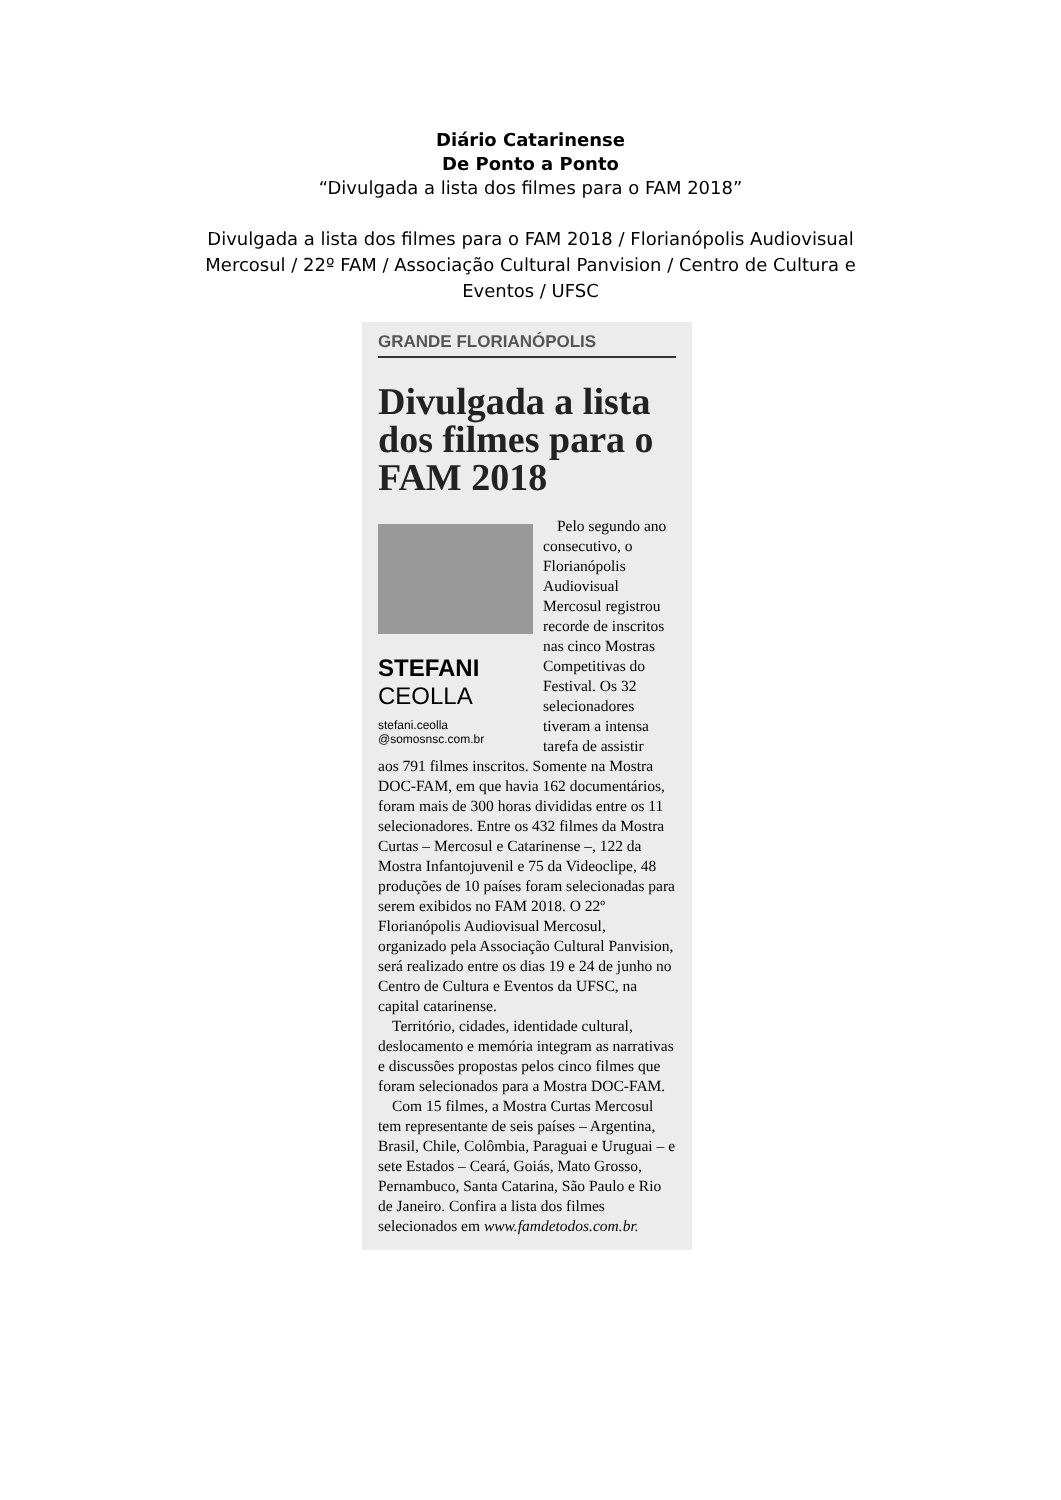Diário Catarinense
De Ponto a Ponto
“Divulgada a lista dos filmes para o FAM 2018”
Divulgada a lista dos filmes para o FAM 2018 / Florianópolis Audiovisual Mercosul / 22º FAM / Associação Cultural Panvision / Centro de Cultura e Eventos / UFSC
GRANDE FLORIANÓPOLIS
Divulgada a lista dos filmes para o FAM 2018
STEFANI
CEOLLA
stefani.ceolla
@somosnsc.com.br
Pelo segundo ano consecutivo, o Florianópolis Audiovisual Mercosul registrou recorde de inscritos nas cinco Mostras Competitivas do Festival. Os 32 selecionadores tiveram a intensa tarefa de assistir
aos 791 filmes inscritos. Somente na Mostra DOC-FAM, em que havia 162 documentários, foram mais de 300 horas divididas entre os 11 selecionadores. Entre os 432 filmes da Mostra Curtas – Mercosul e Catarinense –, 122 da Mostra Infantojuvenil e 75 da Videoclipe, 48 produções de 10 países foram selecionadas para serem exibidos no FAM 2018. O 22º Florianópolis Audiovisual Mercosul, organizado pela Associação Cultural Panvision, será realizado entre os dias 19 e 24 de junho no Centro de Cultura e Eventos da UFSC, na capital catarinense.
Território, cidades, identidade cultural, deslocamento e memória integram as narrativas e discussões propostas pelos cinco filmes que foram selecionados para a Mostra DOC-FAM.
Com 15 filmes, a Mostra Curtas Mercosul tem representante de seis países – Argentina, Brasil, Chile, Colômbia, Paraguai e Uruguai – e sete Estados – Ceará, Goiás, Mato Grosso, Pernambuco, Santa Catarina, São Paulo e Rio de Janeiro. Confira a lista dos filmes selecionados em www.famdetodos.com.br.